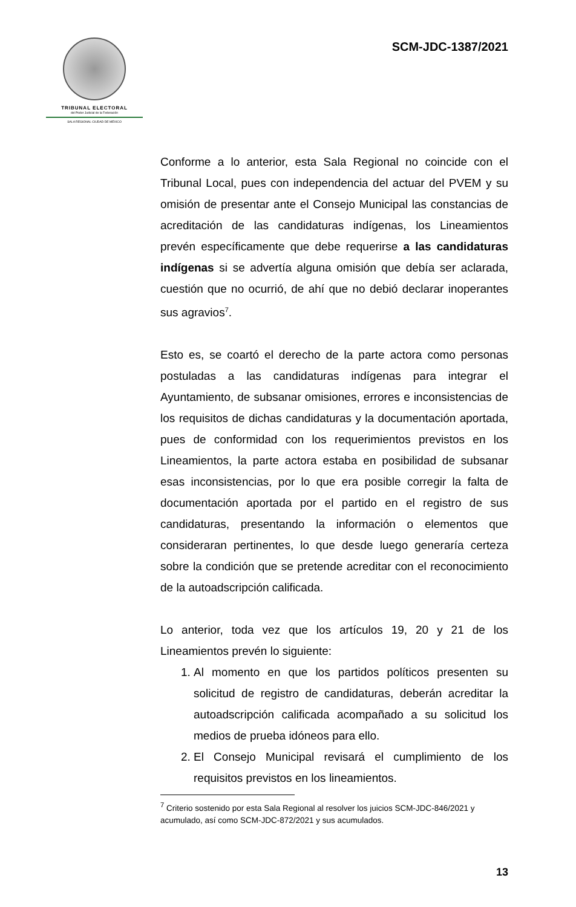TRIBUNAL ELECTORAL
del Poder Judicial de la Federación
SALA REGIONAL CIUDAD DE MÉXICO
SCM-JDC-1387/2021
Conforme a lo anterior, esta Sala Regional no coincide con el Tribunal Local, pues con independencia del actuar del PVEM y su omisión de presentar ante el Consejo Municipal las constancias de acreditación de las candidaturas indígenas, los Lineamientos prevén específicamente que debe requerirse a las candidaturas indígenas si se advertía alguna omisión que debía ser aclarada, cuestión que no ocurrió, de ahí que no debió declarar inoperantes sus agravios<sup>7</sup>.
Esto es, se coartó el derecho de la parte actora como personas postuladas a las candidaturas indígenas para integrar el Ayuntamiento, de subsanar omisiones, errores e inconsistencias de los requisitos de dichas candidaturas y la documentación aportada, pues de conformidad con los requerimientos previstos en los Lineamientos, la parte actora estaba en posibilidad de subsanar esas inconsistencias, por lo que era posible corregir la falta de documentación aportada por el partido en el registro de sus candidaturas, presentando la información o elementos que consideraran pertinentes, lo que desde luego generaría certeza sobre la condición que se pretende acreditar con el reconocimiento de la autoadscripción calificada.
Lo anterior, toda vez que los artículos 19, 20 y 21 de los Lineamientos prevén lo siguiente:
1. Al momento en que los partidos políticos presenten su solicitud de registro de candidaturas, deberán acreditar la autoadscripción calificada acompañado a su solicitud los medios de prueba idóneos para ello.
2. El Consejo Municipal revisará el cumplimiento de los requisitos previstos en los lineamientos.
<sup>7</sup> Criterio sostenido por esta Sala Regional al resolver los juicios SCM-JDC-846/2021 y acumulado, así como SCM-JDC-872/2021 y sus acumulados.
13